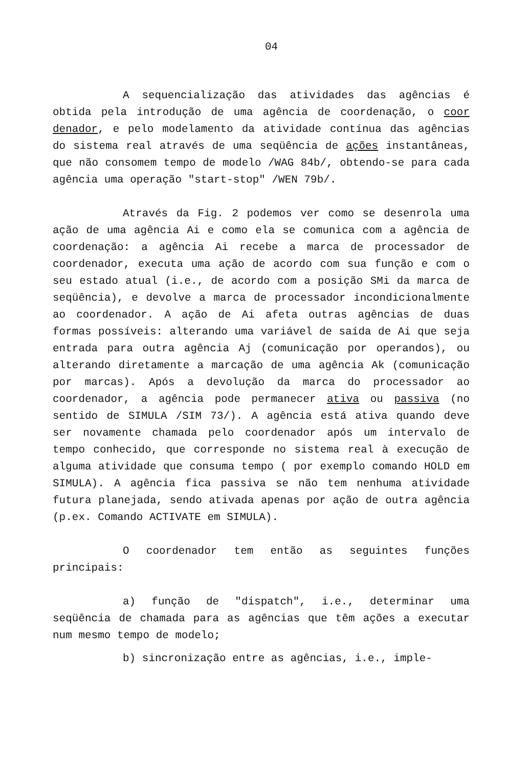04
A sequencialização das atividades das agências é obtida pela introdução de uma agência de coordenação, o coor denador, e pelo modelamento da atividade contínua das agências do sistema real através de uma seqüência de ações instantâneas, que não consomem tempo de modelo /WAG 84b/, obtendo-se para cada agência uma operação "start-stop" /WEN 79b/.
Através da Fig. 2 podemos ver como se desenrola uma ação de uma agência Ai e como ela se comunica com a agência de coordenação: a agência Ai recebe a marca de processador de coordenador, executa uma ação de acordo com sua função e com o seu estado atual (i.e., de acordo com a posição SMi da marca de seqüência), e devolve a marca de processador incondicionalmente ao coordenador. A ação de Ai afeta outras agências de duas formas possíveis: alterando uma variável de saída de Ai que seja entrada para outra agência Aj (comunicação por operandos), ou alterando diretamente a marcação de uma agência Ak (comunicação por marcas). Após a devolução da marca do processador ao coordenador, a agência pode permanecer ativa ou passiva (no sentido de SIMULA /SIM 73/). A agência está ativa quando deve ser novamente chamada pelo coordenador após um intervalo de tempo conhecido, que corresponde no sistema real à execução de alguma atividade que consuma tempo ( por exemplo comando HOLD em SIMULA). A agência fica passiva se não tem nenhuma atividade futura planejada, sendo ativada apenas por ação de outra agência (p.ex. Comando ACTIVATE em SIMULA).
O coordenador tem então as seguintes funções principais:
a) função de "dispatch", i.e., determinar uma seqüência de chamada para as agências que têm ações a executar num mesmo tempo de modelo;
b) sincronização entre as agências, i.e., imple-